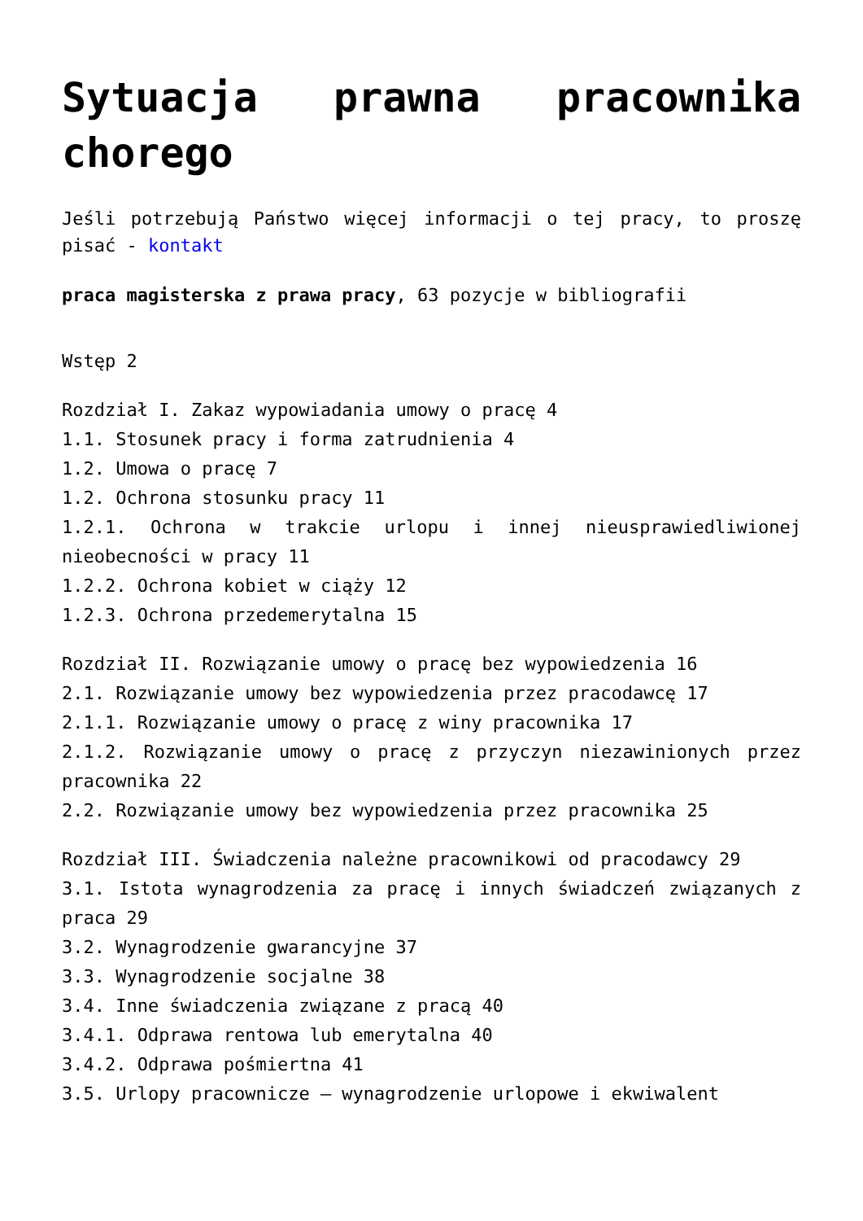Sytuacja prawna pracownika chorego
Jeśli potrzebują Państwo więcej informacji o tej pracy, to proszę pisać - kontakt
praca magisterska z prawa pracy, 63 pozycje w bibliografii
Wstęp 2
Rozdział I. Zakaz wypowiadania umowy o pracę 4
1.1. Stosunek pracy i forma zatrudnienia 4
1.2. Umowa o pracę 7
1.2. Ochrona stosunku pracy 11
1.2.1. Ochrona w trakcie urlopu i innej nieusprawiedliwionej nieobecności w pracy 11
1.2.2. Ochrona kobiet w ciąży 12
1.2.3. Ochrona przedemerytalna 15
Rozdział II. Rozwiązanie umowy o pracę bez wypowiedzenia 16
2.1. Rozwiązanie umowy bez wypowiedzenia przez pracodawcę 17
2.1.1. Rozwiązanie umowy o pracę z winy pracownika 17
2.1.2. Rozwiązanie umowy o pracę z przyczyn niezawinionych przez pracownika 22
2.2. Rozwiązanie umowy bez wypowiedzenia przez pracownika 25
Rozdział III. Świadczenia należne pracownikowi od pracodawcy 29
3.1. Istota wynagrodzenia za pracę i innych świadczeń związanych z praca 29
3.2. Wynagrodzenie gwarancyjne 37
3.3. Wynagrodzenie socjalne 38
3.4. Inne świadczenia związane z pracą 40
3.4.1. Odprawa rentowa lub emerytalna 40
3.4.2. Odprawa pośmiertna 41
3.5. Urlopy pracownicze – wynagrodzenie urlopowe i ekwiwalent